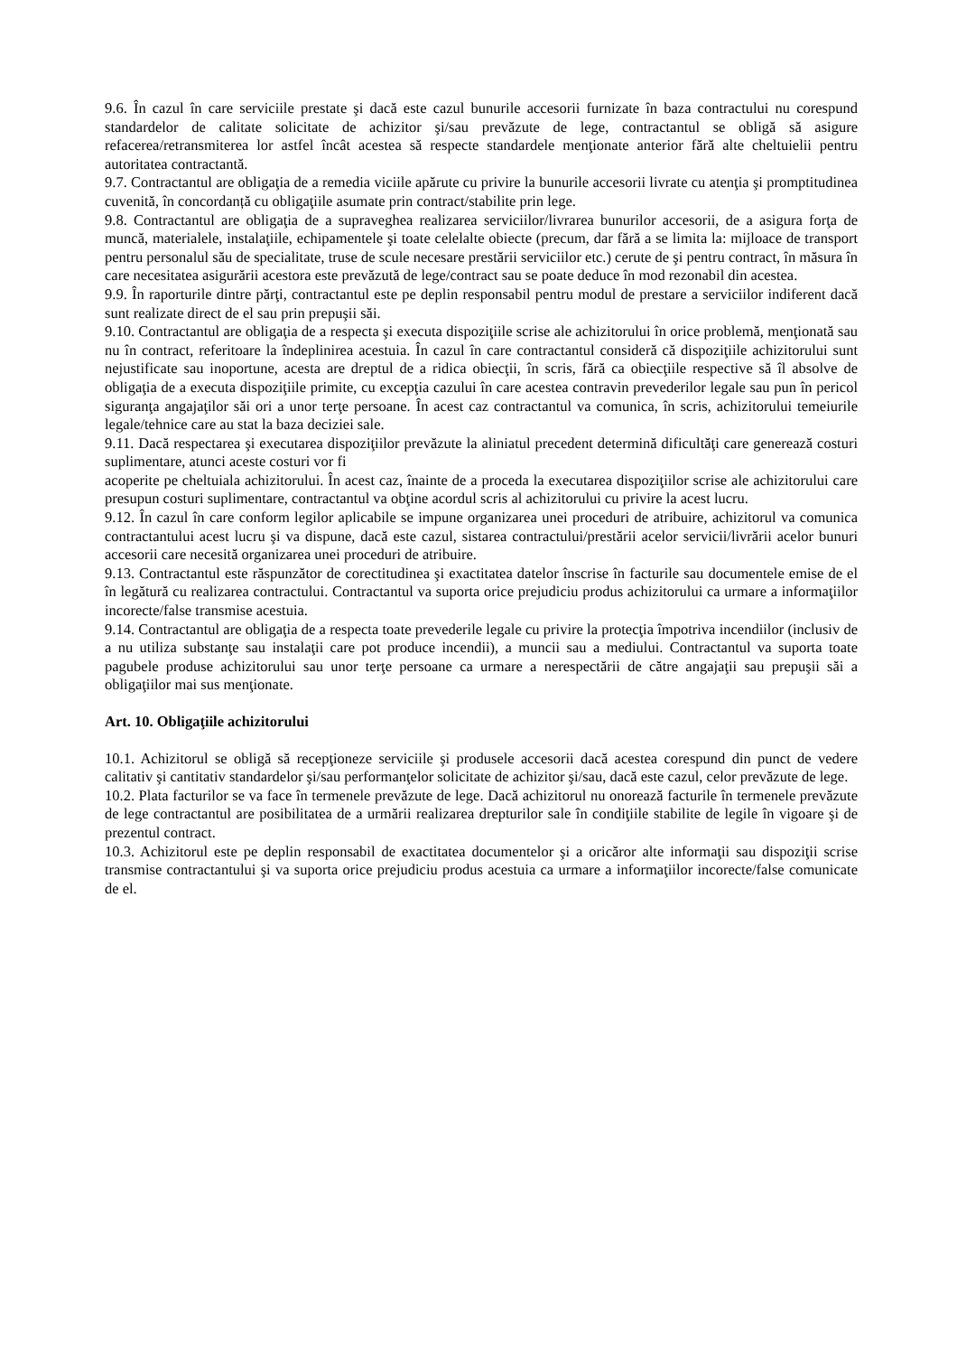9.6. În cazul în care serviciile prestate şi dacă este cazul bunurile accesorii furnizate în baza contractului nu corespund standardelor de calitate solicitate de achizitor şi/sau prevăzute de lege, contractantul se obligă să asigure refacerea/retransmiterea lor astfel încât acestea să respecte standardele menţionate anterior fără alte cheltuielii pentru autoritatea contractantă.
9.7. Contractantul are obligaţia de a remedia viciile apărute cu privire la bunurile accesorii livrate cu atenţia şi promptitudinea cuvenită, în concordanță cu obligaţiile asumate prin contract/stabilite prin lege.
9.8. Contractantul are obligaţia de a supraveghea realizarea serviciilor/livrarea bunurilor accesorii, de a asigura forţa de muncă, materialele, instalaţiile, echipamentele şi toate celelalte obiecte (precum, dar fără a se limita la: mijloace de transport pentru personalul său de specialitate, truse de scule necesare prestării serviciilor etc.) cerute de şi pentru contract, în măsura în care necesitatea asigurării acestora este prevăzută de lege/contract sau se poate deduce în mod rezonabil din acestea.
9.9. În raporturile dintre părţi, contractantul este pe deplin responsabil pentru modul de prestare a serviciilor indiferent dacă sunt realizate direct de el sau prin prepuşii săi.
9.10. Contractantul are obligaţia de a respecta şi executa dispoziţiile scrise ale achizitorului în orice problemă, menţionată sau nu în contract, referitoare la îndeplinirea acestuia. În cazul în care contractantul consideră că dispoziţiile achizitorului sunt nejustificate sau inoportune, acesta are dreptul de a ridica obiecţii, în scris, fără ca obiecţiile respective să îl absolve de obligaţia de a executa dispoziţiile primite, cu excepţia cazului în care acestea contravin prevederilor legale sau pun în pericol siguranţa angajaţilor săi ori a unor terţe persoane. În acest caz contractantul va comunica, în scris, achizitorului temeiurile legale/tehnice care au stat la baza deciziei sale.
9.11. Dacă respectarea şi executarea dispoziţiilor prevăzute la aliniatul precedent determină dificultăţi care generează costuri suplimentare, atunci aceste costuri vor fi
acoperite pe cheltuiala achizitorului. În acest caz, înainte de a proceda la executarea dispoziţiilor scrise ale achizitorului care presupun costuri suplimentare, contractantul va obţine acordul scris al achizitorului cu privire la acest lucru.
9.12. În cazul în care conform legilor aplicabile se impune organizarea unei proceduri de atribuire, achizitorul va comunica contractantului acest lucru şi va dispune, dacă este cazul, sistarea contractului/prestării acelor servicii/livrării acelor bunuri accesorii care necesită organizarea unei proceduri de atribuire.
9.13. Contractantul este răspunzător de corectitudinea şi exactitatea datelor înscrise în facturile sau documentele emise de el în legătură cu realizarea contractului. Contractantul va suporta orice prejudiciu produs achizitorului ca urmare a informaţiilor incorecte/false transmise acestuia.
9.14. Contractantul are obligaţia de a respecta toate prevederile legale cu privire la protecţia împotriva incendiilor (inclusiv de a nu utiliza substanţe sau instalaţii care pot produce incendii), a muncii sau a mediului. Contractantul va suporta toate pagubele produse achizitorului sau unor terţe persoane ca urmare a nerespectării de către angajaţii sau prepuşii săi a obligaţiilor mai sus menţionate.
Art. 10. Obligaţiile achizitorului
10.1. Achizitorul se obligă să recepţioneze serviciile şi produsele accesorii dacă acestea corespund din punct de vedere calitativ şi cantitativ standardelor şi/sau performanţelor solicitate de achizitor şi/sau, dacă este cazul, celor prevăzute de lege.
10.2. Plata facturilor se va face în termenele prevăzute de lege. Dacă achizitorul nu onorează facturile în termenele prevăzute de lege contractantul are posibilitatea de a urmării realizarea drepturilor sale în condiţiile stabilite de legile în vigoare şi de prezentul contract.
10.3. Achizitorul este pe deplin responsabil de exactitatea documentelor şi a oricăror alte informaţii sau dispoziţii scrise transmise contractantului şi va suporta orice prejudiciu produs acestuia ca urmare a informaţiilor incorecte/false comunicate de el.